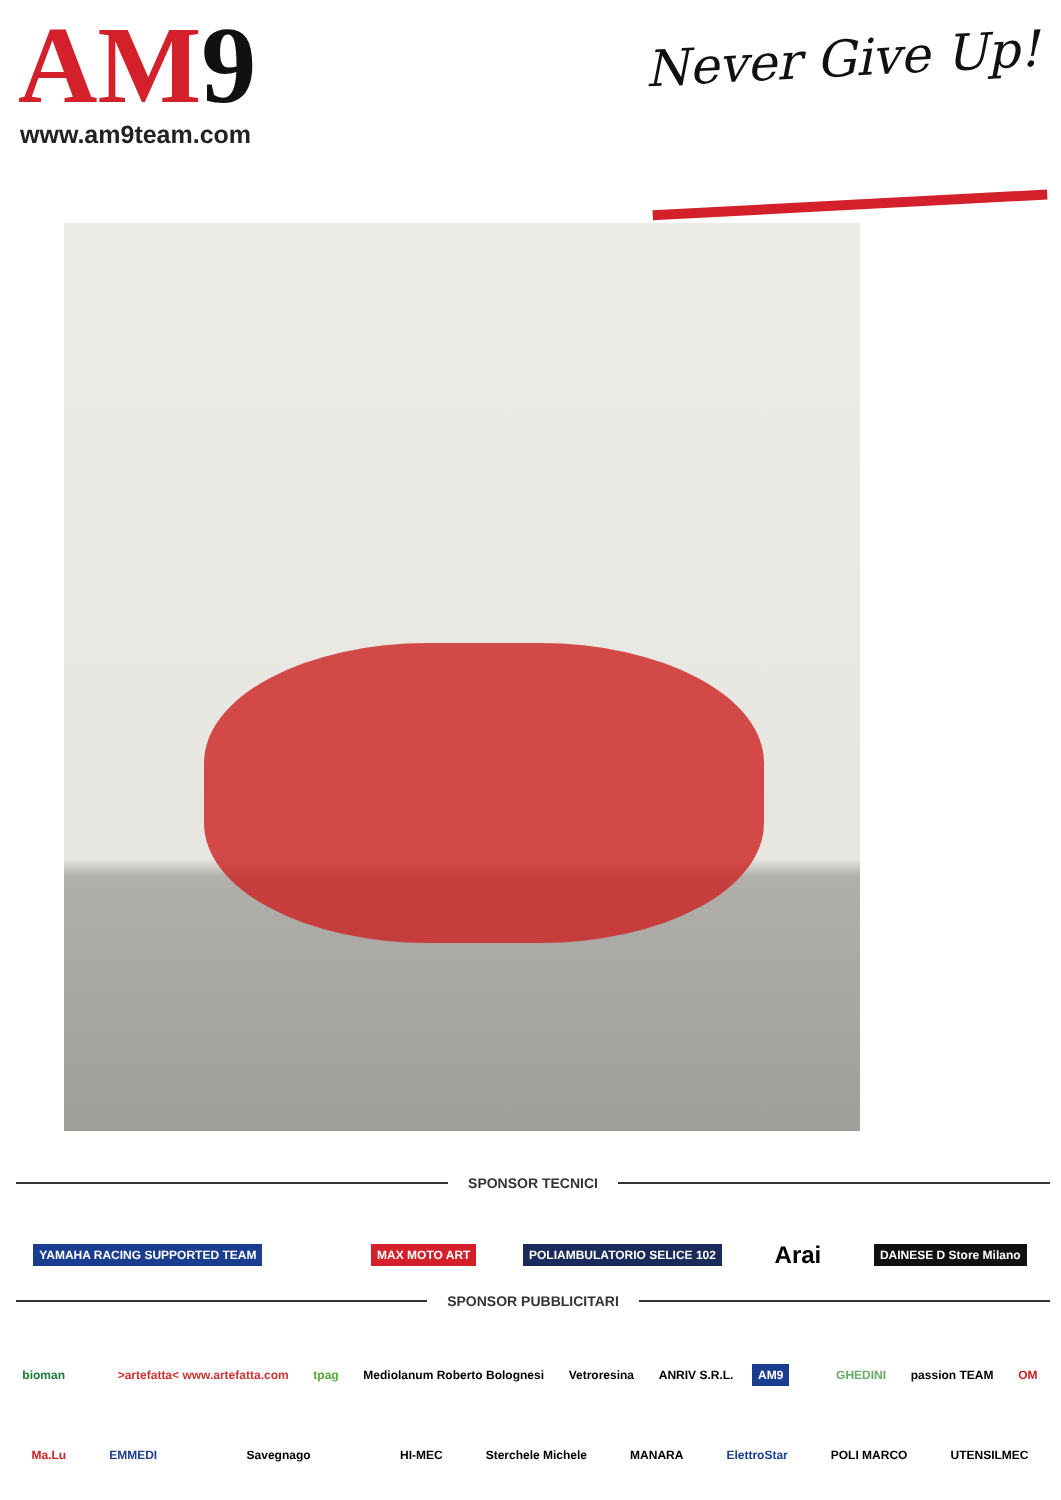AM9
www.am9team.com
Never Give Up!
SPONSOR TECNICI
YAMAHA RACING SUPPORTED TEAM MAX MOTO ART POLIAMBULATORIO SELICE 102 Arai DAINESE D Store Milano
SPONSOR PUBBLICITARI
bioman >artefatta< www.artefatta.com tpag Mediolanum Roberto Bolognesi Vetroresina ANRIV S.R.L. AM9 GHEDINI passion TEAM OM
Ma.Lu EMMEDI Savegnago HI-MEC Sterchele Michele MANARA ElettroStar POLI MARCO UTENSILMEC